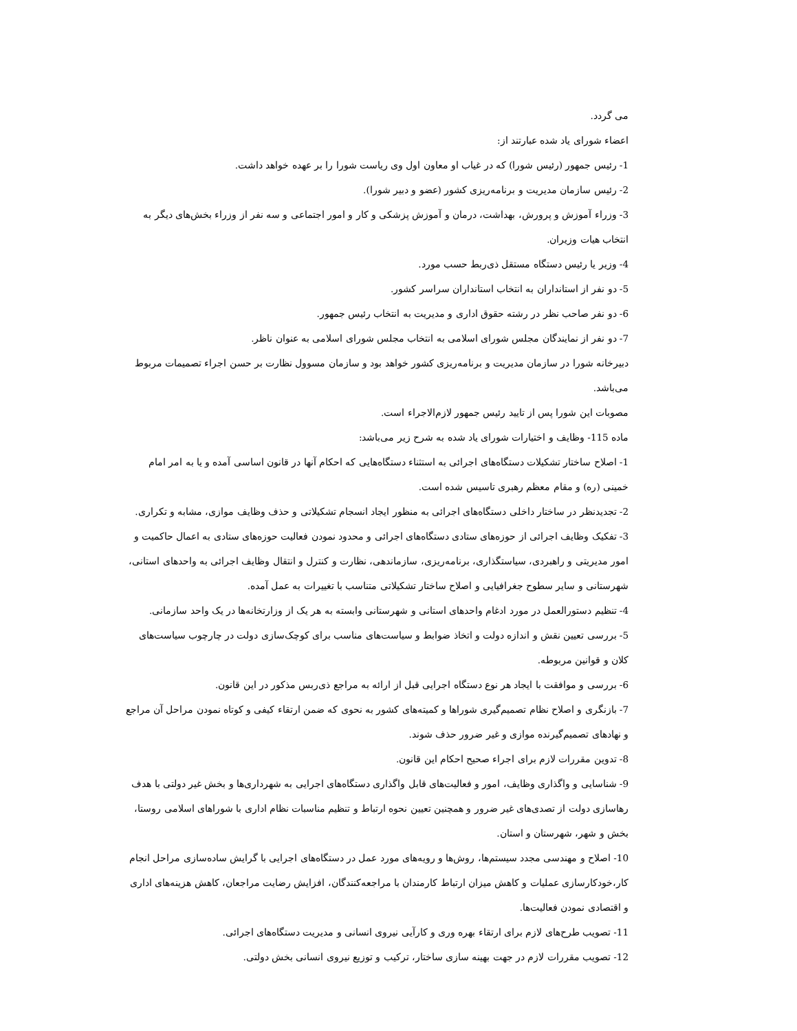می گردد.
اعضاء شورای یاد شده عبارتند از:
1- رئیس جمهور (رئیس شورا) که در غیاب او معاون اول وی ریاست شورا را بر عهده خواهد داشت.
2- رئیس سازمان مدیریت و برنامه‌ریزی کشور (عضو و دبیر شورا).
3- وزراء آموزش و پرورش، بهداشت، درمان و آموزش پزشکی و کار و امور اجتماعی و سه نفر از وزراء بخش‌های دیگر به انتخاب هیات وزیران.
4- وزیر یا رئیس دستگاه مستقل ذی‌ربط حسب مورد.
5- دو نفر از استانداران به انتخاب استانداران سراسر کشور.
6- دو نفر صاحب نظر در رشته حقوق اداری و مدیریت به انتخاب رئیس جمهور.
7- دو نفر از نمایندگان مجلس شورای اسلامی به انتخاب مجلس شورای اسلامی به عنوان ناظر.
دبیرخانه شورا در سازمان مدیریت و برنامه‌ریزی کشور خواهد بود و سازمان مسوول نظارت بر حسن اجراء تصمیمات مربوط می‌باشد.
مصوبات این شورا پس از تایید رئیس جمهور لازم‌الاجراء است.
ماده 115- وظایف و اختیارات شورای یاد شده به شرح زیر می‌باشد:
1- اصلاح ساختار تشکیلات دستگاه‌های اجرائی به استثناء دستگاه‌هایی که احکام آنها در قانون اساسی آمده و یا به امر امام خمینی (ره) و مقام معظم رهبری تاسیس شده است.
2- تجدیدنظر در ساختار داخلی دستگاه‌های اجرائی به منظور ایجاد انسجام تشکیلاتی و حذف وظایف موازی، مشابه و تکراری.
3- تفکیک وظایف اجرائی از حوزه‌های ستادی دستگاه‌های اجرائی و محدود نمودن فعالیت حوزه‌های ستادی به اعمال حاکمیت و امور مدیریتی و راهبردی، سیاستگذاری، برنامه‌ریزی، سازماندهی، نظارت و کنترل و انتقال وظایف اجرائی به واحدهای استانی، شهرستانی و سایر سطوح جغرافیایی و اصلاح ساختار تشکیلاتی متناسب با تغییرات به عمل آمده.
4- تنظیم دستورالعمل در مورد ادغام واحدهای استانی و شهرستانی وابسته به هر یک از وزارتخانه‌ها در یک واحد سازمانی.
5- بررسی تعیین نقش و اندازه دولت و اتخاذ ضوابط و سیاست‌های مناسب برای کوچک‌سازی دولت در چارچوب سیاست‌های کلان و قوانین مربوطه.
6- بررسی و موافقت با ایجاد هر نوع دستگاه اجرایی قبل از ارائه به مراجع ذی‌ربس مذکور در این قانون.
7- بازنگری و اصلاح نظام تصمیم‌گیری شوراها و کمیته‌های کشور به نحوی که ضمن ارتقاء کیفی و کوتاه نمودن مراحل آن مراجع و نهادهای تصمیم‌گیرنده موازی و غیر ضرور حذف شوند.
8- تدوین مقررات لازم برای اجراء صحیح احکام این قانون.
9- شناسایی و واگذاری وظایف، امور و فعالیت‌های قابل واگذاری دستگاه‌های اجرایی به شهرداری‌ها و بخش غیر دولتی با هدف رهاسازی دولت از تصدی‌های غیر ضرور و همچنین تعیین نحوه ارتباط و تنظیم مناسبات نظام اداری با شوراهای اسلامی روستا، بخش و شهر، شهرستان و استان.
10- اصلاح و مهندسی مجدد سیستم‌ها، روش‌ها و رویه‌های مورد عمل در دستگاه‌های اجرایی با گرایش ساده‌سازی مراحل انجام کار،خودکارسازی عملیات و کاهش میزان ارتباط کارمندان با مراجعه‌کنندگان، افزایش رضایت مراجعان، کاهش هزینه‌های اداری و اقتصادی نمودن فعالیت‌ها.
11- تصویب طرح‌های لازم برای ارتقاء بهره وری و کارآیی نیروی انسانی و مدیریت دستگاه‌های اجرائی.
12- تصویب مقررات لازم در جهت بهینه سازی ساختار، ترکیب و توزیع نیروی انسانی بخش دولتی.